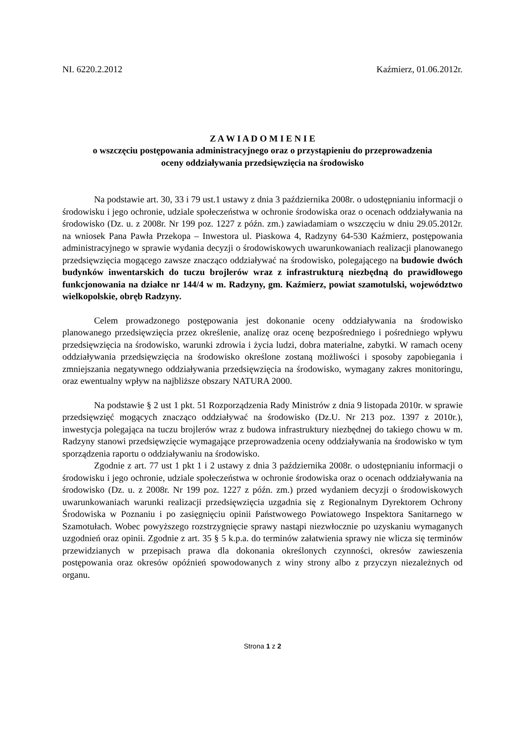NI. 6220.2.2012 Kaźmierz, 01.06.2012r.
Z A W I A D O M I E N I E
o wszczęciu postępowania administracyjnego oraz o przystąpieniu do przeprowadzenia
oceny oddziaływania przedsięwzięcia na środowisko
Na podstawie art. 30, 33 i 79 ust.1 ustawy z dnia 3 października 2008r. o udostępnianiu informacji o środowisku i jego ochronie, udziale społeczeństwa w ochronie środowiska oraz o ocenach oddziaływania na środowisko (Dz. u. z 2008r. Nr 199 poz. 1227 z późn. zm.) zawiadamiam o wszczęciu w dniu 29.05.2012r. na wniosek Pana Pawła Przekopa – Inwestora ul. Piaskowa 4, Radzyny 64-530 Kaźmierz, postępowania administracyjnego w sprawie wydania decyzji o środowiskowych uwarunkowaniach realizacji planowanego przedsięwzięcia mogącego zawsze znacząco oddziaływać na środowisko, polegającego na budowie dwóch budynków inwentarskich do tuczu brojlerów wraz z infrastrukturą niezbędną do prawidłowego funkcjonowania na działce nr 144/4 w m. Radzyny, gm. Kaźmierz, powiat szamotulski, województwo wielkopolskie, obręb Radzyny.
Celem prowadzonego postępowania jest dokonanie oceny oddziaływania na środowisko planowanego przedsięwzięcia przez określenie, analizę oraz ocenę bezpośredniego i pośredniego wpływu przedsięwzięcia na środowisko, warunki zdrowia i życia ludzi, dobra materialne, zabytki. W ramach oceny oddziaływania przedsięwzięcia na środowisko określone zostaną możliwości i sposoby zapobiegania i zmniejszania negatywnego oddziaływania przedsięwzięcia na środowisko, wymagany zakres monitoringu, oraz ewentualny wpływ na najbliższe obszary NATURA 2000.
Na podstawie § 2 ust 1 pkt. 51 Rozporządzenia Rady Ministrów z dnia 9 listopada 2010r. w sprawie przedsięwzięć mogących znacząco oddziaływać na środowisko (Dz.U. Nr 213 poz. 1397 z 2010r.), inwestycja polegająca na tuczu brojlerów wraz z budowa infrastruktury niezbędnej do takiego chowu w m. Radzyny stanowi przedsięwzięcie wymagające przeprowadzenia oceny oddziaływania na środowisko w tym sporządzenia raportu o oddziaływaniu na środowisko.
Zgodnie z art. 77 ust 1 pkt 1 i 2 ustawy z dnia 3 października 2008r. o udostępnianiu informacji o środowisku i jego ochronie, udziale społeczeństwa w ochronie środowiska oraz o ocenach oddziaływania na środowisko (Dz. u. z 2008r. Nr 199 poz. 1227 z późn. zm.) przed wydaniem decyzji o środowiskowych uwarunkowaniach warunki realizacji przedsięwzięcia uzgadnia się z Regionalnym Dyrektorem Ochrony Środowiska w Poznaniu i po zasięgnięciu opinii Państwowego Powiatowego Inspektora Sanitarnego w Szamotułach. Wobec powyższego rozstrzygnięcie sprawy nastąpi niezwłocznie po uzyskaniu wymaganych uzgodnień oraz opinii. Zgodnie z art. 35 § 5 k.p.a. do terminów załatwienia sprawy nie wlicza się terminów przewidzianych w przepisach prawa dla dokonania określonych czynności, okresów zawieszenia postępowania oraz okresów opóźnień spowodowanych z winy strony albo z przyczyn niezależnych od organu.
Strona 1 z 2